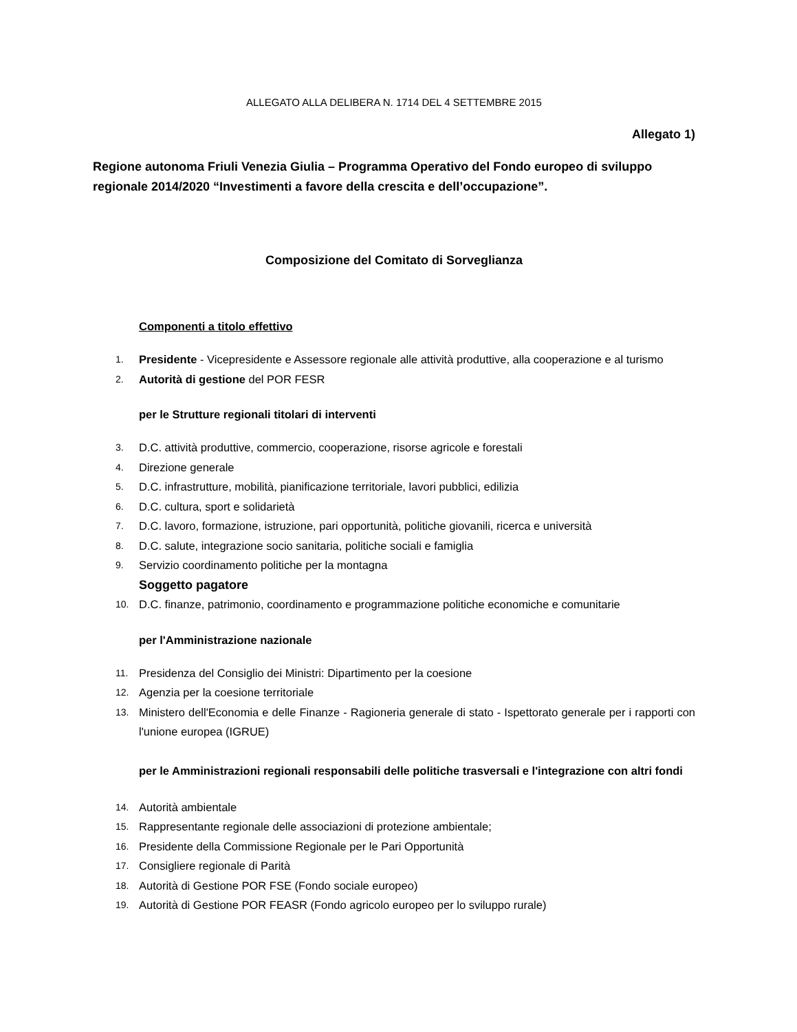ALLEGATO ALLA DELIBERA N. 1714 DEL 4 SETTEMBRE 2015
Allegato 1)
Regione autonoma Friuli Venezia Giulia – Programma Operativo del Fondo europeo di sviluppo regionale 2014/2020 “Investimenti a favore della crescita e dell’occupazione”.
Composizione del Comitato di Sorveglianza
Componenti a titolo effettivo
1. Presidente - Vicepresidente e Assessore regionale alle attività produttive, alla cooperazione e al turismo
2. Autorità di gestione del POR FESR
per le Strutture regionali titolari di interventi
3. D.C. attività produttive, commercio, cooperazione, risorse agricole e forestali
4. Direzione generale
5. D.C. infrastrutture, mobilità, pianificazione territoriale, lavori pubblici, edilizia
6. D.C. cultura, sport e solidarietà
7. D.C. lavoro, formazione, istruzione, pari opportunità, politiche giovanili, ricerca e università
8. D.C. salute, integrazione socio sanitaria, politiche sociali e famiglia
9. Servizio coordinamento politiche per la montagna
Soggetto pagatore
10. D.C. finanze, patrimonio, coordinamento e programmazione politiche economiche e comunitarie
per l'Amministrazione nazionale
11. Presidenza del Consiglio dei Ministri: Dipartimento per la coesione
12. Agenzia per la coesione territoriale
13. Ministero dell'Economia e delle Finanze - Ragioneria generale di stato - Ispettorato generale per i rapporti con l'unione europea (IGRUE)
per le Amministrazioni regionali responsabili delle politiche trasversali e l'integrazione con altri fondi
14. Autorità ambientale
15. Rappresentante regionale delle associazioni di protezione ambientale;
16. Presidente della Commissione Regionale per le Pari Opportunità
17. Consigliere regionale di Parità
18. Autorità di Gestione POR FSE (Fondo sociale europeo)
19. Autorità di Gestione POR FEASR (Fondo agricolo europeo per lo sviluppo rurale)